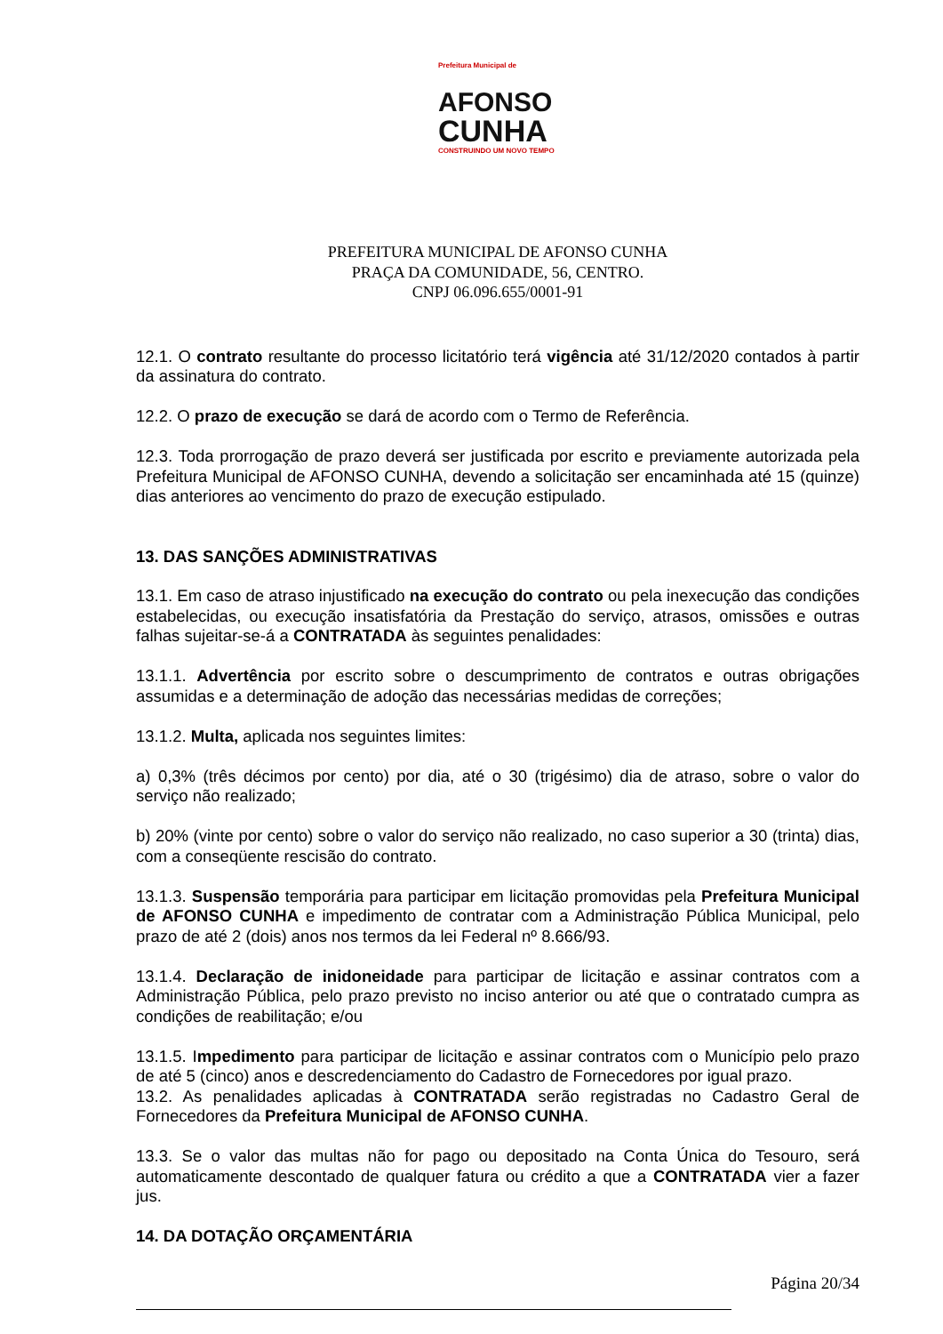Prefeitura Municipal de
AFONSO
CUNHA
CONSTRUINDO UM NOVO TEMPO
PREFEITURA MUNICIPAL DE AFONSO CUNHA
PRAÇA DA COMUNIDADE, 56, CENTRO.
CNPJ 06.096.655/0001-91
12.1. O contrato resultante do processo licitatório terá vigência até 31/12/2020 contados à partir da assinatura do contrato.
12.2. O prazo de execução se dará de acordo com o Termo de Referência.
12.3. Toda prorrogação de prazo deverá ser justificada por escrito e previamente autorizada pela Prefeitura Municipal de AFONSO CUNHA, devendo a solicitação ser encaminhada até 15 (quinze) dias anteriores ao vencimento do prazo de execução estipulado.
13. DAS SANÇÕES ADMINISTRATIVAS
13.1. Em caso de atraso injustificado na execução do contrato ou pela inexecução das condições estabelecidas, ou execução insatisfatória da Prestação do serviço, atrasos, omissões e outras falhas sujeitar-se-á a CONTRATADA às seguintes penalidades:
13.1.1. Advertência por escrito sobre o descumprimento de contratos e outras obrigações assumidas e a determinação de adoção das necessárias medidas de correções;
13.1.2. Multa, aplicada nos seguintes limites:
a) 0,3% (três décimos por cento) por dia, até o 30 (trigésimo) dia de atraso, sobre o valor do serviço não realizado;
b) 20% (vinte por cento) sobre o valor do serviço não realizado, no caso superior a 30 (trinta) dias, com a conseqüente rescisão do contrato.
13.1.3. Suspensão temporária para participar em licitação promovidas pela Prefeitura Municipal de AFONSO CUNHA e impedimento de contratar com a Administração Pública Municipal, pelo prazo de até 2 (dois) anos nos termos da lei Federal nº 8.666/93.
13.1.4. Declaração de inidoneidade para participar de licitação e assinar contratos com a Administração Pública, pelo prazo previsto no inciso anterior ou até que o contratado cumpra as condições de reabilitação; e/ou
13.1.5. Impedimento para participar de licitação e assinar contratos com o Município pelo prazo de até 5 (cinco) anos e descredenciamento do Cadastro de Fornecedores por igual prazo.
13.2. As penalidades aplicadas à CONTRATADA serão registradas no Cadastro Geral de Fornecedores da Prefeitura Municipal de AFONSO CUNHA.
13.3. Se o valor das multas não for pago ou depositado na Conta Única do Tesouro, será automaticamente descontado de qualquer fatura ou crédito a que a CONTRATADA vier a fazer jus.
14. DA DOTAÇÃO ORÇAMENTÁRIA
Página 20/34